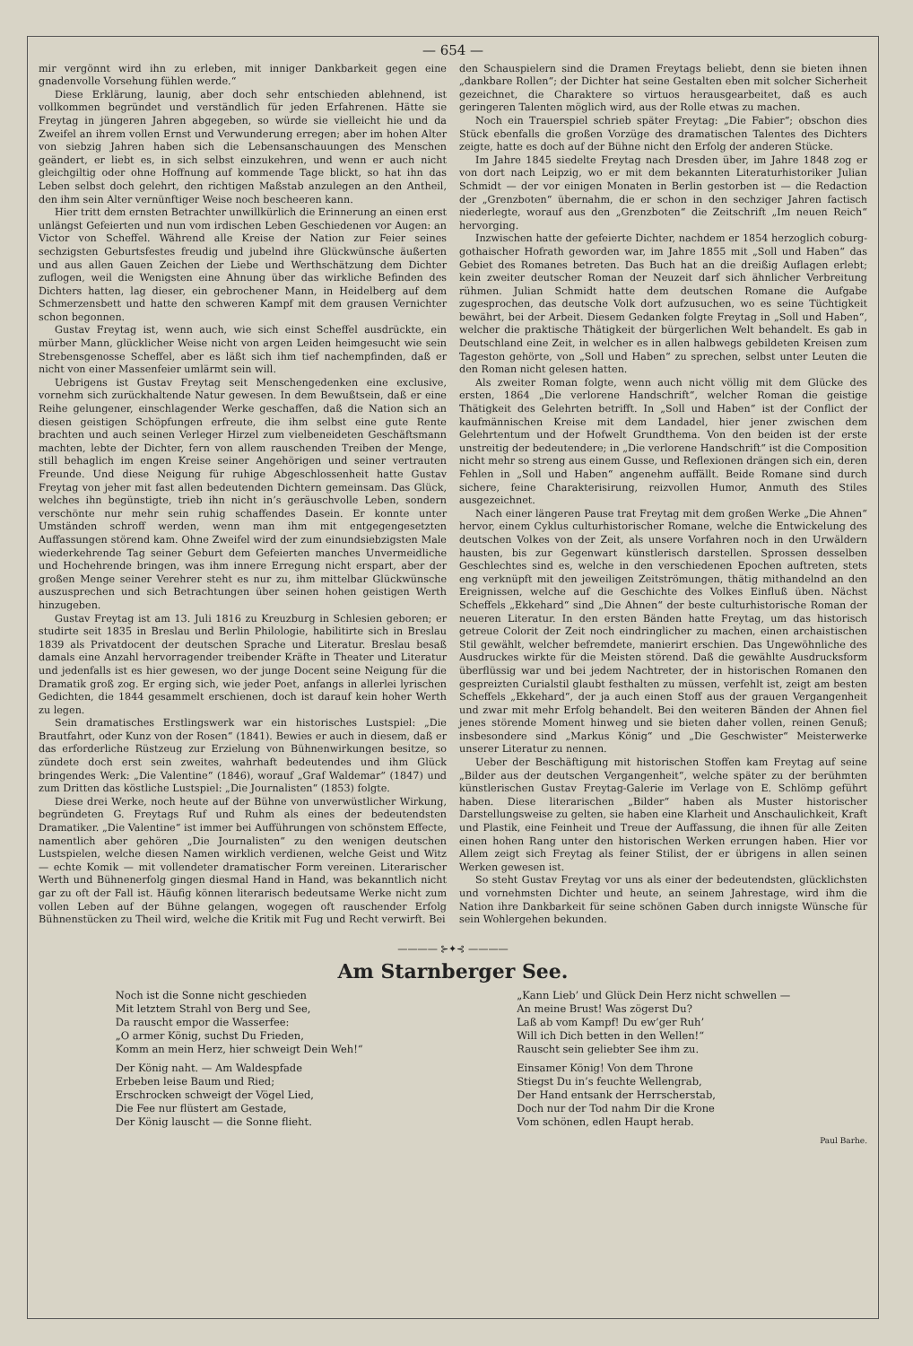— 654 —
mir vergönnt wird ihn zu erleben, mit inniger Dankbarkeit gegen eine gnadenvolle Vorsehung fühlen werde.“
Diese Erklärung, launig, aber doch sehr entschieden ablehnend, ist vollkommen begründet und verständlich für jeden Erfahrenen. Hätte sie Freytag in jüngeren Jahren abgegeben, so würde sie vielleicht hie und da Zweifel an ihrem vollen Ernst und Verwunderung erregen; aber im hohen Alter von siebzig Jahren haben sich die Lebensanschauungen des Menschen geändert, er liebt es, in sich selbst einzukehren, und wenn er auch nicht gleichgiltig oder ohne Hoffnung auf kommende Tage blickt, so hat ihn das Leben selbst doch gelehrt, den richtigen Maßstab anzulegen an den Antheil, den ihm sein Alter vernünftiger Weise noch bescheeren kann.
Hier tritt dem ernsten Betrachter unwillkürlich die Erinnerung an einen erst unlängst Gefeierten und nun vom irdischen Leben Geschiedenen vor Augen: an Victor von Scheffel. Während alle Kreise der Nation zur Feier seines sechzigsten Geburtsfestes freudig und jubelnd ihre Glückwünsche äußerten und aus allen Gauen Zeichen der Liebe und Werthschätzung dem Dichter zuflogen, weil die Wenigsten eine Ahnung über das wirkliche Befinden des Dichters hatten, lag dieser, ein gebrochener Mann, in Heidelberg auf dem Schmerzensbett und hatte den schweren Kampf mit dem grausen Vernichter schon begonnen.
Gustav Freytag ist, wenn auch, wie sich einst Scheffel ausdrückte, ein mürber Mann, glücklicher Weise nicht von argen Leiden heimgesucht wie sein Strebensgenosse Scheffel, aber es läßt sich ihm tief nachempfinden, daß er nicht von einer Massenfeier umlärmt sein will.
Uebrigens ist Gustav Freytag seit Menschengedenken eine exclusive, vornehm sich zurückhaltende Natur gewesen. In dem Bewußtsein, daß er eine Reihe gelungener, einschlagender Werke geschaffen, daß die Nation sich an diesen geistigen Schöpfungen erfreute, die ihm selbst eine gute Rente brachten und auch seinen Verleger Hirzel zum vielbeneideten Geschäftsmann machten, lebte der Dichter, fern von allem rauschenden Treiben der Menge, still behaglich im engen Kreise seiner Angehörigen und seiner vertrauten Freunde. Und diese Neigung für ruhige Abgeschlossenheit hatte Gustav Freytag von jeher mit fast allen bedeutenden Dichtern gemeinsam. Das Glück, welches ihn begünstigte, trieb ihn nicht in’s geräuschvolle Leben, sondern verschönte nur mehr sein ruhig schaffendes Dasein. Er konnte unter Umständen schroff werden, wenn man ihm mit entgegengesetzten Auffassungen störend kam. Ohne Zweifel wird der zum einundsiebzigsten Male wiederkehrende Tag seiner Geburt dem Gefeierten manches Unvermeidliche und Hochehrende bringen, was ihm innere Erregung nicht erspart, aber der großen Menge seiner Verehrer steht es nur zu, ihm mittelbar Glückwünsche auszusprechen und sich Betrachtungen über seinen hohen geistigen Werth hinzugeben.
Gustav Freytag ist am 13. Juli 1816 zu Kreuzburg in Schlesien geboren; er studirte seit 1835 in Breslau und Berlin Philologie, habilitirte sich in Breslau 1839 als Privatdocent der deutschen Sprache und Literatur. Breslau besaß damals eine Anzahl hervorragender treibender Kräfte in Theater und Literatur und jedenfalls ist es hier gewesen, wo der junge Docent seine Neigung für die Dramatik groß zog. Er erging sich, wie jeder Poet, anfangs in allerlei lyrischen Gedichten, die 1844 gesammelt erschienen, doch ist darauf kein hoher Werth zu legen.
Sein dramatisches Erstlingswerk war ein historisches Lustspiel: „Die Brautfahrt, oder Kunz von der Rosen“ (1841). Bewies er auch in diesem, daß er das erforderliche Rüstzeug zur Erzielung von Bühnenwirkungen besitze, so zündete doch erst sein zweites, wahrhaft bedeutendes und ihm Glück bringendes Werk: „Die Valentine“ (1846), worauf „Graf Waldemar“ (1847) und zum Dritten das köstliche Lustspiel: „Die Journalisten“ (1853) folgte.
Diese drei Werke, noch heute auf der Bühne von unverwüstlicher Wirkung, begründeten G. Freytags Ruf und Ruhm als eines der bedeutendsten Dramatiker. „Die Valentine“ ist immer bei Aufführungen von schönstem Effecte, namentlich aber gehören „Die Journalisten“ zu den wenigen deutschen Lustspielen, welche diesen Namen wirklich verdienen, welche Geist und Witz — echte Komik — mit vollendeter dramatischer Form vereinen. Literarischer Werth und Bühnenerfolg gingen diesmal Hand in Hand, was bekanntlich nicht gar zu oft der Fall ist. Häufig können literarisch bedeutsame Werke nicht zum vollen Leben auf der Bühne gelangen, wogegen oft rauschender Erfolg Bühnenstücken zu Theil wird, welche die Kritik mit Fug und Recht verwirft. Bei
den Schauspielern sind die Dramen Freytags beliebt, denn sie bieten ihnen „dankbare Rollen“; der Dichter hat seine Gestalten eben mit solcher Sicherheit gezeichnet, die Charaktere so virtuos herausgearbeitet, daß es auch geringeren Talenten möglich wird, aus der Rolle etwas zu machen.
Noch ein Trauerspiel schrieb später Freytag: „Die Fabier“; obschon dies Stück ebenfalls die großen Vorzüge des dramatischen Talentes des Dichters zeigte, hatte es doch auf der Bühne nicht den Erfolg der anderen Stücke.
Im Jahre 1845 siedelte Freytag nach Dresden über, im Jahre 1848 zog er von dort nach Leipzig, wo er mit dem bekannten Literaturhistoriker Julian Schmidt — der vor einigen Monaten in Berlin gestorben ist — die Redaction der „Grenzboten“ übernahm, die er schon in den sechziger Jahren factisch niederlegte, worauf aus den „Grenzboten“ die Zeitschrift „Im neuen Reich“ hervorging.
Inzwischen hatte der gefeierte Dichter, nachdem er 1854 herzoglich coburg-gothaischer Hofrath geworden war, im Jahre 1855 mit „Soll und Haben“ das Gebiet des Romanes betreten. Das Buch hat an die dreißig Auflagen erlebt; kein zweiter deutscher Roman der Neuzeit darf sich ähnlicher Verbreitung rühmen. Julian Schmidt hatte dem deutschen Romane die Aufgabe zugesprochen, das deutsche Volk dort aufzusuchen, wo es seine Tüchtigkeit bewährt, bei der Arbeit. Diesem Gedanken folgte Freytag in „Soll und Haben“, welcher die praktische Thätigkeit der bürgerlichen Welt behandelt. Es gab in Deutschland eine Zeit, in welcher es in allen halbwegs gebildeten Kreisen zum Tageston gehörte, von „Soll und Haben“ zu sprechen, selbst unter Leuten die den Roman nicht gelesen hatten.
Als zweiter Roman folgte, wenn auch nicht völlig mit dem Glücke des ersten, 1864 „Die verlorene Handschrift“, welcher Roman die geistige Thätigkeit des Gelehrten betrifft. In „Soll und Haben“ ist der Conflict der kaufmännischen Kreise mit dem Landadel, hier jener zwischen dem Gelehrtentum und der Hofwelt Grundthema. Von den beiden ist der erste unstreitig der bedeutendere; in „Die verlorene Handschrift“ ist die Composition nicht mehr so streng aus einem Gusse, und Reflexionen drängen sich ein, deren Fehlen in „Soll und Haben“ angenehm auffällt. Beide Romane sind durch sichere, feine Charakterisirung, reizvollen Humor, Anmuth des Stiles ausgezeichnet.
Nach einer längeren Pause trat Freytag mit dem großen Werke „Die Ahnen“ hervor, einem Cyklus culturhistorischer Romane, welche die Entwickelung des deutschen Volkes von der Zeit, als unsere Vorfahren noch in den Urwäldern hausten, bis zur Gegenwart künstlerisch darstellen. Sprossen desselben Geschlechtes sind es, welche in den verschiedenen Epochen auftreten, stets eng verknüpft mit den jeweiligen Zeitströmungen, thätig mithandelnd an den Ereignissen, welche auf die Geschichte des Volkes Einfluß üben. Nächst Scheffels „Ekkehard“ sind „Die Ahnen“ der beste culturhistorische Roman der neueren Literatur. In den ersten Bänden hatte Freytag, um das historisch getreue Colorit der Zeit noch eindringlicher zu machen, einen archaistischen Stil gewählt, welcher befremdete, manierirt erschien. Das Ungewöhnliche des Ausdruckes wirkte für die Meisten störend. Daß die gewählte Ausdrucksform überflüssig war und bei jedem Nachtreter, der in historischen Romanen den gespreizten Curialstil glaubt festhalten zu müssen, verfehlt ist, zeigt am besten Scheffels „Ekkehard“, der ja auch einen Stoff aus der grauen Vergangenheit und zwar mit mehr Erfolg behandelt. Bei den weiteren Bänden der Ahnen fiel jenes störende Moment hinweg und sie bieten daher vollen, reinen Genuß; insbesondere sind „Markus König“ und „Die Geschwister“ Meisterwerke unserer Literatur zu nennen.
Ueber der Beschäftigung mit historischen Stoffen kam Freytag auf seine „Bilder aus der deutschen Vergangenheit“, welche später zu der berühmten künstlerischen Gustav Freytag-Galerie im Verlage von E. Schlömp geführt haben. Diese literarischen „Bilder“ haben als Muster historischer Darstellungsweise zu gelten, sie haben eine Klarheit und Anschaulichkeit, Kraft und Plastik, eine Feinheit und Treue der Auffassung, die ihnen für alle Zeiten einen hohen Rang unter den historischen Werken errungen haben. Hier vor Allem zeigt sich Freytag als feiner Stilist, der er übrigens in allen seinen Werken gewesen ist.
So steht Gustav Freytag vor uns als einer der bedeutendsten, glücklichsten und vornehmsten Dichter und heute, an seinem Jahrestage, wird ihm die Nation ihre Dankbarkeit für seine schönen Gaben durch innigste Wünsche für sein Wohlergehen bekunden.
———— ⊱✦⊰ ————
Am Starnberger See.
Noch ist die Sonne nicht geschieden
Mit letztem Strahl von Berg und See,
Da rauscht empor die Wasserfee:
„O armer König, suchst Du Frieden,
Komm an mein Herz, hier schweigt Dein Weh!“
Der König naht. — Am Waldespfade
Erbeben leise Baum und Ried;
Erschrocken schweigt der Vögel Lied,
Die Fee nur flüstert am Gestade,
Der König lauscht — die Sonne flieht.
„Kann Lieb’ und Glück Dein Herz nicht schwellen —
An meine Brust! Was zögerst Du?
Laß ab vom Kampf! Du ew’ger Ruh’
Will ich Dich betten in den Wellen!“
Rauscht sein geliebter See ihm zu.
Einsamer König! Von dem Throne
Stiegst Du in’s feuchte Wellengrab,
Der Hand entsank der Herrscherstab,
Doch nur der Tod nahm Dir die Krone
Vom schönen, edlen Haupt herab.
Paul Barhe.